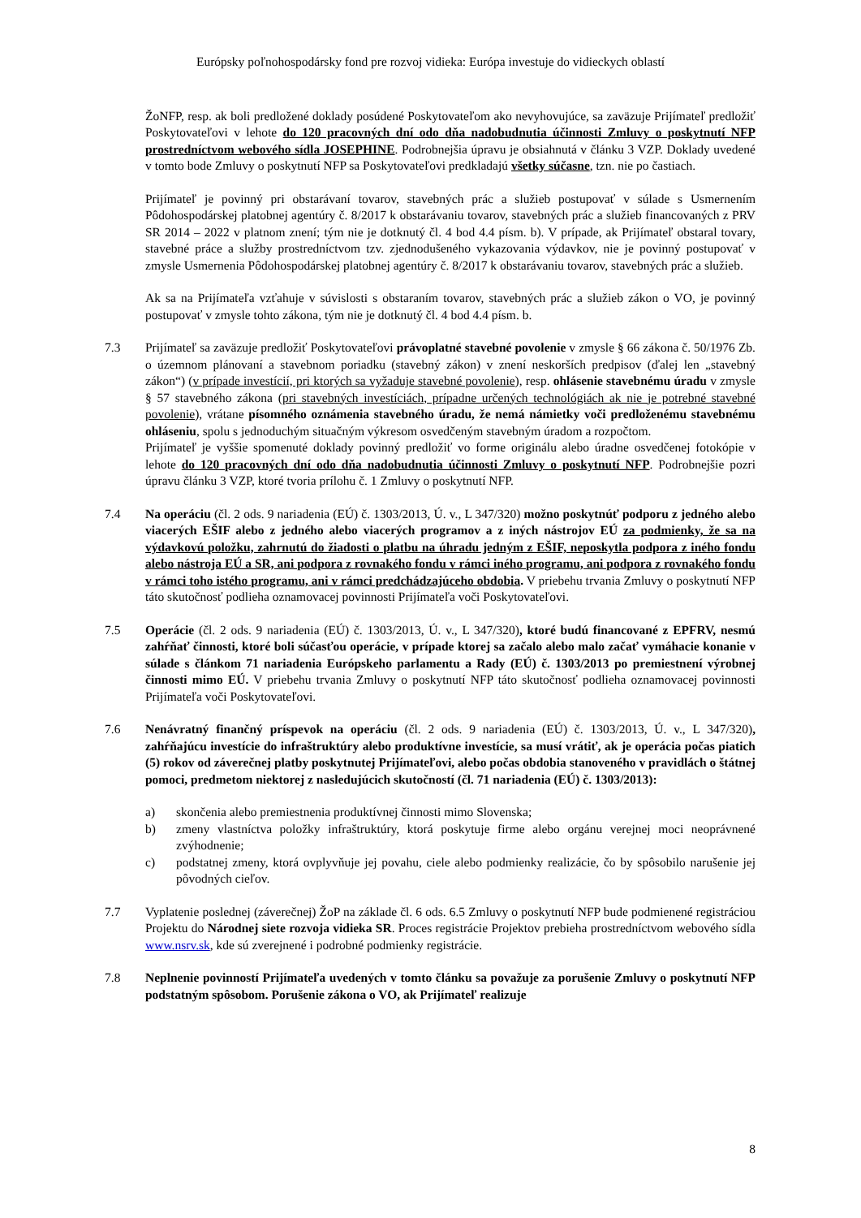Európsky poľnohospodársky fond pre rozvoj vidieka: Európa investuje do vidieckych oblastí
ŽoNFP, resp. ak boli predložené doklady posúdené Poskytovateľom ako nevyhovujúce, sa zaväzuje Prijímateľ predložiť Poskytovateľovi v lehote do 120 pracovných dní odo dňa nadobudnutia účinnosti Zmluvy o poskytnutí NFP prostredníctvom webového sídla JOSEPHINE. Podrobnejšia úpravu je obsiahnutá v článku 3 VZP. Doklady uvedené v tomto bode Zmluvy o poskytnutí NFP sa Poskytovateľovi predkladajú všetky súčasne, tzn. nie po častiach.
Prijímateľ je povinný pri obstarávaní tovarov, stavebných prác a služieb postupovať v súlade s Usmernením Pôdohospodárskej platobnej agentúry č. 8/2017 k obstarávaniu tovarov, stavebných prác a služieb financovaných z PRV SR 2014 – 2022 v platnom znení; tým nie je dotknutý čl. 4 bod 4.4 písm. b). V prípade, ak Prijímateľ obstaral tovary, stavebné práce a služby prostredníctvom tzv. zjednodušeného vykazovania výdavkov, nie je povinný postupovať v zmysle Usmernenia Pôdohospodárskej platobnej agentúry č. 8/2017 k obstarávaniu tovarov, stavebných prác a služieb.
Ak sa na Prijímateľa vzťahuje v súvislosti s obstaraním tovarov, stavebných prác a služieb zákon o VO, je povinný postupovať v zmysle tohto zákona, tým nie je dotknutý čl. 4 bod 4.4 písm. b.
7.3 Prijímateľ sa zaväzuje predložiť Poskytovateľovi právoplatné stavebné povolenie v zmysle § 66 zákona č. 50/1976 Zb. o územnom plánovaní a stavebnom poriadku (stavebný zákon) v znení neskorších predpisov (ďalej len „stavebný zákon“) (v prípade investícií, pri ktorých sa vyžaduje stavebné povolenie), resp. ohlásenie stavebnému úradu v zmysle § 57 stavebného zákona (pri stavebných investíciách, prípadne určených technológiách ak nie je potrebné stavebné povolenie), vrátane písomného oznámenia stavebného úradu, že nemá námietky voči predloženému stavebnému ohláseniu, spolu s jednoduchým situačným výkresom osvedčeným stavebným úradom a rozpočtom.
Prijímateľ je vyššie spomenuté doklady povinný predložiť vo forme originálu alebo úradne osvedčenej fotokópie v lehote do 120 pracovných dní odo dňa nadobudnutia účinnosti Zmluvy o poskytnutí NFP. Podrobnejšie pozri úpravu článku 3 VZP, ktoré tvoria prílohu č. 1 Zmluvy o poskytnutí NFP.
7.4 Na operáciu (čl. 2 ods. 9 nariadenia (EÚ) č. 1303/2013, Ú. v., L 347/320) možno poskytnúť podporu z jedného alebo viacerých EŠIF alebo z jedného alebo viacerých programov a z iných nástrojov EÚ za podmienky, že sa na výdavkovú položku, zahrnutú do žiadosti o platbu na úhradu jedným z EŠIF, neposkytla podpora z iného fondu alebo nástroja EÚ a SR, ani podpora z rovnakého fondu v rámci iného programu, ani podpora z rovnakého fondu v rámci toho istého programu, ani v rámci predchádzajúceho obdobia. V priebehu trvania Zmluvy o poskytnutí NFP táto skutočnosť podlieha oznamovacej povinnosti Prijímateľa voči Poskytovateľovi.
7.5 Operácie (čl. 2 ods. 9 nariadenia (EÚ) č. 1303/2013, Ú. v., L 347/320), ktoré budú financované z EPFRV, nesmú zahŕňať činnosti, ktoré boli súčasťou operácie, v prípade ktorej sa začalo alebo malo začať vymáhacie konanie v súlade s článkom 71 nariadenia Európskeho parlamentu a Rady (EÚ) č. 1303/2013 po premiestnení výrobnej činnosti mimo EÚ. V priebehu trvania Zmluvy o poskytnutí NFP táto skutočnosť podlieha oznamovacej povinnosti Prijímateľa voči Poskytovateľovi.
7.6 Nenávratný finančný príspevok na operáciu (čl. 2 ods. 9 nariadenia (EÚ) č. 1303/2013, Ú. v., L 347/320), zahŕňajúcu investície do infraštruktúry alebo produktívne investície, sa musí vrátiť, ak je operácia počas piatich (5) rokov od záverečnej platby poskytnutej Prijímateľovi, alebo počas obdobia stanoveného v pravidlách o štátnej pomoci, predmetom niektorej z nasledujúcich skutočností (čl. 71 nariadenia (EÚ) č. 1303/2013):
a) skončenia alebo premiestnenia produktívnej činnosti mimo Slovenska;
b) zmeny vlastníctva položky infraštruktúry, ktorá poskytuje firme alebo orgánu verejnej moci neoprávnené zvýhodnenie;
c) podstatnej zmeny, ktorá ovplyvňuje jej povahu, ciele alebo podmienky realizácie, čo by spôsobilo narušenie jej pôvodných cieľov.
7.7 Vyplatenie poslednej (záverečnej) ŽoP na základe čl. 6 ods. 6.5 Zmluvy o poskytnutí NFP bude podmienené registráciou Projektu do Národnej siete rozvoja vidieka SR. Proces registrácie Projektov prebieha prostredníctvom webového sídla www.nsrv.sk, kde sú zverejnené i podrobné podmienky registrácie.
7.8 Neplnenie povinností Prijímateľa uvedených v tomto článku sa považuje za porušenie Zmluvy o poskytnutí NFP podstatným spôsobom. Porušenie zákona o VO, ak Prijímateľ realizuje
8